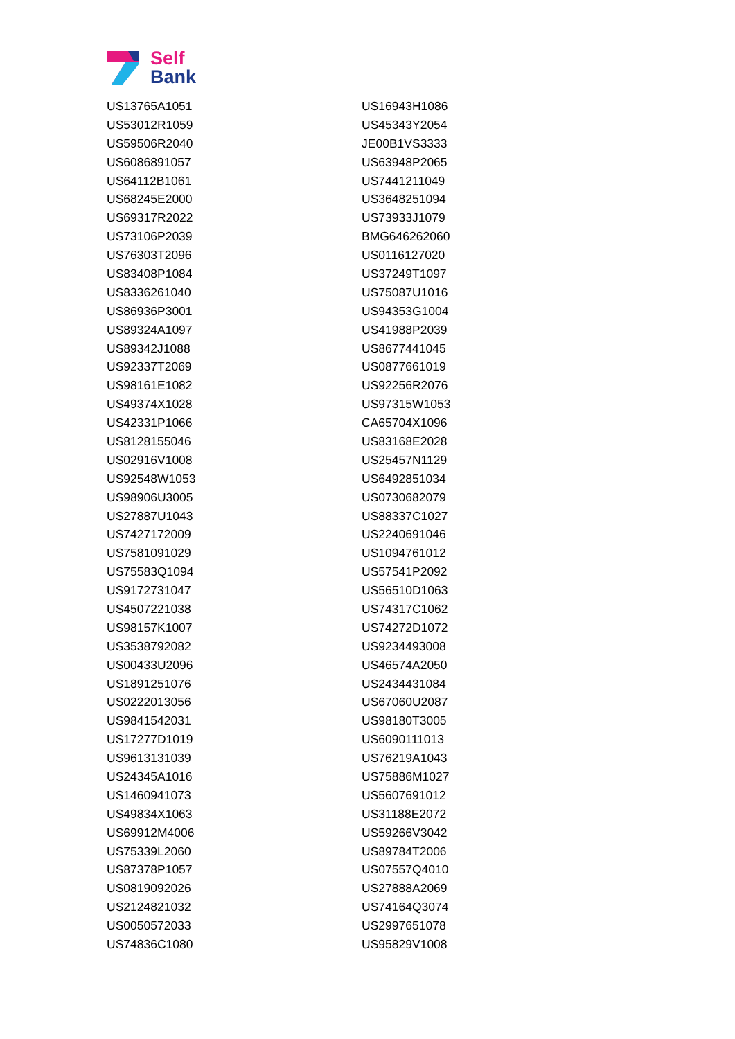Self
Bank
| US13765A1051 | US16943H1086 |
| US53012R1059 | US45343Y2054 |
| US59506R2040 | JE00B1VS3333 |
| US6086891057 | US63948P2065 |
| US64112B1061 | US7441211049 |
| US68245E2000 | US3648251094 |
| US69317R2022 | US73933J1079 |
| US73106P2039 | BMG646262060 |
| US76303T2096 | US0116127020 |
| US83408P1084 | US37249T1097 |
| US8336261040 | US75087U1016 |
| US86936P3001 | US94353G1004 |
| US89324A1097 | US41988P2039 |
| US89342J1088 | US8677441045 |
| US92337T2069 | US0877661019 |
| US98161E1082 | US92256R2076 |
| US49374X1028 | US97315W1053 |
| US42331P1066 | CA65704X1096 |
| US8128155046 | US83168E2028 |
| US02916V1008 | US25457N1129 |
| US92548W1053 | US6492851034 |
| US98906U3005 | US0730682079 |
| US27887U1043 | US88337C1027 |
| US7427172009 | US2240691046 |
| US7581091029 | US1094761012 |
| US75583Q1094 | US57541P2092 |
| US9172731047 | US56510D1063 |
| US4507221038 | US74317C1062 |
| US98157K1007 | US74272D1072 |
| US3538792082 | US9234493008 |
| US00433U2096 | US46574A2050 |
| US1891251076 | US2434431084 |
| US0222013056 | US67060U2087 |
| US9841542031 | US98180T3005 |
| US17277D1019 | US6090111013 |
| US9613131039 | US76219A1043 |
| US24345A1016 | US75886M1027 |
| US1460941073 | US5607691012 |
| US49834X1063 | US31188E2072 |
| US69912M4006 | US59266V3042 |
| US75339L2060 | US89784T2006 |
| US87378P1057 | US07557Q4010 |
| US0819092026 | US27888A2069 |
| US2124821032 | US74164Q3074 |
| US0050572033 | US2997651078 |
| US74836C1080 | US95829V1008 |